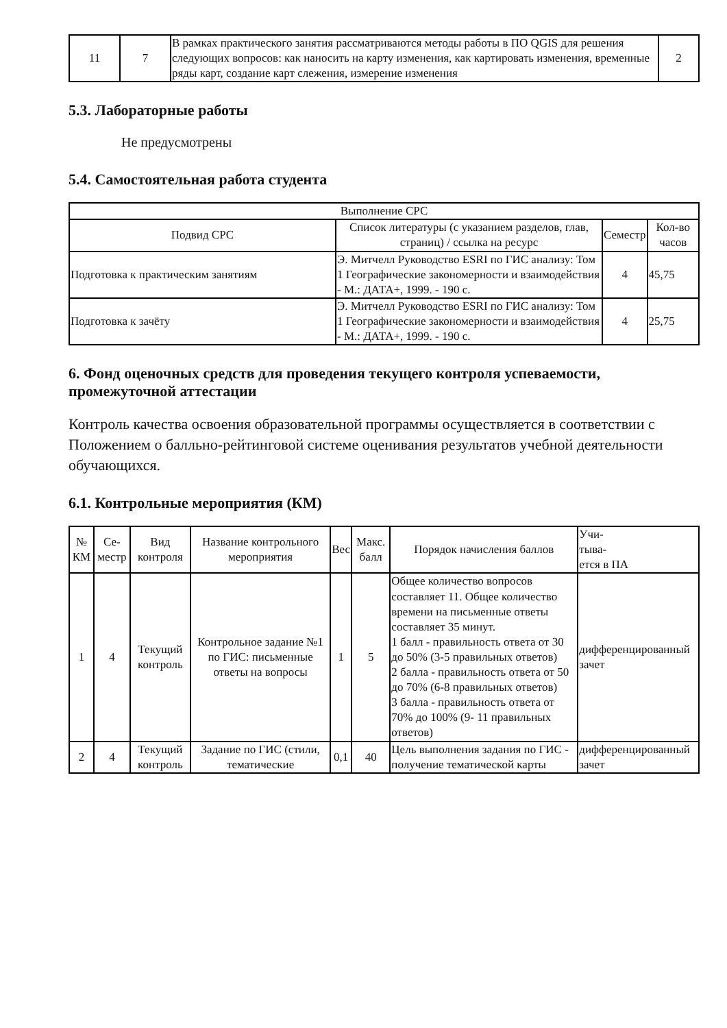| 11 | 7 | В рамках практического занятия рассматриваются методы работы в ПО QGIS для решения следующих вопросов: как наносить на карту изменения, как картировать изменения, временные ряды карт, создание карт слежения, измерение изменения | 2 |
5.3. Лабораторные работы
Не предусмотрены
5.4. Самостоятельная работа студента
| Выполнение СРС | | | |
| --- | --- | --- | --- |
| Подвид СРС | Список литературы (с указанием разделов, глав, страниц) / ссылка на ресурс | Семестр | Кол-во часов |
| Подготовка к практическим занятиям | Э. Митчелл Руководство ESRI по ГИС анализу: Том 1 Географические закономерности и взаимодействия - М.: ДАТА+, 1999. - 190 с. | 4 | 45,75 |
| Подготовка к зачёту | Э. Митчелл Руководство ESRI по ГИС анализу: Том 1 Географические закономерности и взаимодействия - М.: ДАТА+, 1999. - 190 с. | 4 | 25,75 |
6. Фонд оценочных средств для проведения текущего контроля успеваемости, промежуточной аттестации
Контроль качества освоения образовательной программы осуществляется в соответствии с Положением о балльно-рейтинговой системе оценивания результатов учебной деятельности обучающихся.
6.1. Контрольные мероприятия (КМ)
| № КМ | Се-местр | Вид контроля | Название контрольного мероприятия | Вес | Макс. балл | Порядок начисления баллов | Учи- тыва- ется в ПА |
| --- | --- | --- | --- | --- | --- | --- | --- |
| 1 | 4 | Текущий контроль | Контрольное задание №1 по ГИС: письменные ответы на вопросы | 1 | 5 | Общее количество вопросов составляет 11. Общее количество времени на письменные ответы составляет 35 минут. 1 балл - правильность ответа от 30 до 50% (3-5 правильных ответов) 2 балла - правильность ответа от 50 до 70% (6-8 правильных ответов) 3 балла - правильность ответа от 70% до 100% (9- 11 правильных ответов) | дифференцированный зачет |
| 2 | 4 | Текущий контроль | Задание по ГИС (стили, тематические | 0,1 | 40 | Цель выполнения задания по ГИС - получение тематической карты | дифференцированный зачет |